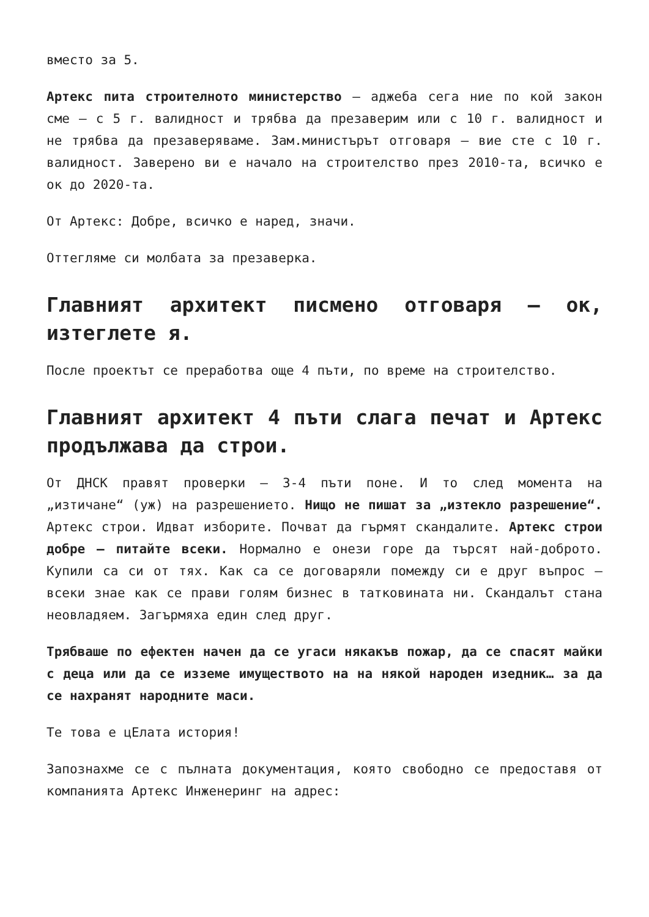вместо за 5.
Артекс пита строителното министерство – аджеба сега ние по кой закон сме – с 5 г. валидност и трябва да презаверим или с 10 г. валидност и не трябва да презаверяваме. Зам.министърът отговаря – вие сте с 10 г. валидност. Заверено ви е начало на строителство през 2010-та, всичко е ок до 2020-та.
От Артекс: Добре, всичко е наред, значи.
Оттегляме си молбата за презаверка.
Главният архитект писмено отговаря – ок, изтеглете я.
После проектът се преработва още 4 пъти, по време на строителство.
Главният архитект 4 пъти слага печат и Артекс продължава да строи.
От ДНСК правят проверки – 3-4 пъти поне. И то след момента на „изтичане“ (уж) на разрешението. Нищо не пишат за „изтекло разрешение“. Артекс строи. Идват изборите. Почват да гърмят скандалите. Артекс строи добре – питайте всеки. Нормално е онези горе да търсят най-доброто. Купили са си от тях. Как са се договаряли помежду си е друг въпрос – всеки знае как се прави голям бизнес в татковината ни. Скандалът стана неовладяем. Загърмяха един след друг.
Трябваше по ефектен начен да се угаси някакъв пожар, да се спасят майки с деца или да се изземе имуществото на на някой народен изедник… за да се нахранят народните маси.
Те това е цЕлата история!
Запознахме се с пълната документация, която свободно се предоставя от компанията Артекс Инженеринг на адрес: